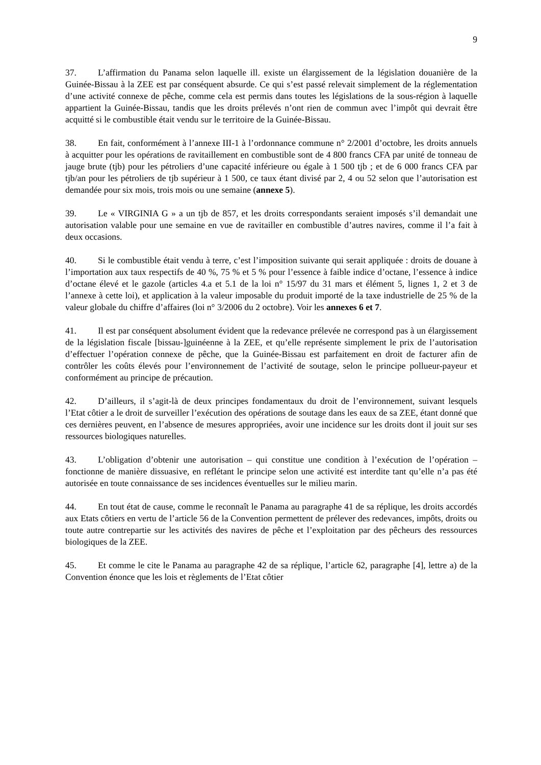9
37. L’affirmation du Panama selon laquelle ill. existe un élargissement de la législation douanière de la Guinée-Bissau à la ZEE est par conséquent absurde. Ce qui s’est passé relevait simplement de la réglementation d’une activité connexe de pêche, comme cela est permis dans toutes les législations de la sous-région à laquelle appartient la Guinée-Bissau, tandis que les droits prélevés n’ont rien de commun avec l’impôt qui devrait être acquitté si le combustible était vendu sur le territoire de la Guinée-Bissau.
38. En fait, conformément à l’annexe III-1 à l’ordonnance commune n° 2/2001 d’octobre, les droits annuels à acquitter pour les opérations de ravitaillement en combustible sont de 4 800 francs CFA par unité de tonneau de jauge brute (tjb) pour les pétroliers d’une capacité inférieure ou égale à 1 500 tjb ; et de 6 000 francs CFA par tjb/an pour les pétroliers de tjb supérieur à 1 500, ce taux étant divisé par 2, 4 ou 52 selon que l’autorisation est demandée pour six mois, trois mois ou une semaine (annexe 5).
39. Le « VIRGINIA G » a un tjb de 857, et les droits correspondants seraient imposés s’il demandait une autorisation valable pour une semaine en vue de ravitailler en combustible d’autres navires, comme il l’a fait à deux occasions.
40. Si le combustible était vendu à terre, c’est l’imposition suivante qui serait appliquée : droits de douane à l’importation aux taux respectifs de 40 %, 75 % et 5 % pour l’essence à faible indice d’octane, l’essence à indice d’octane élevé et le gazole (articles 4.a et 5.1 de la loi n° 15/97 du 31 mars et élément 5, lignes 1, 2 et 3 de l’annexe à cette loi), et application à la valeur imposable du produit importé de la taxe industrielle de 25 % de la valeur globale du chiffre d’affaires (loi n° 3/2006 du 2 octobre). Voir les annexes 6 et 7.
41. Il est par conséquent absolument évident que la redevance prélevée ne correspond pas à un élargissement de la législation fiscale [bissau-]guinéenne à la ZEE, et qu’elle représente simplement le prix de l’autorisation d’effectuer l’opération connexe de pêche, que la Guinée-Bissau est parfaitement en droit de facturer afin de contrôler les coûts élevés pour l’environnement de l’activité de soutage, selon le principe pollueur-payeur et conformément au principe de précaution.
42. D’ailleurs, il s’agit-là de deux principes fondamentaux du droit de l’environnement, suivant lesquels l’Etat côtier a le droit de surveiller l’exécution des opérations de soutage dans les eaux de sa ZEE, étant donné que ces dernières peuvent, en l’absence de mesures appropriées, avoir une incidence sur les droits dont il jouit sur ses ressources biologiques naturelles.
43. L’obligation d’obtenir une autorisation – qui constitue une condition à l’exécution de l’opération – fonctionne de manière dissuasive, en reflétant le principe selon une activité est interdite tant qu’elle n’a pas été autorisée en toute connaissance de ses incidences éventuelles sur le milieu marin.
44. En tout état de cause, comme le reconnaît le Panama au paragraphe 41 de sa réplique, les droits accordés aux Etats côtiers en vertu de l’article 56 de la Convention permettent de prélever des redevances, impôts, droits ou toute autre contrepartie sur les activités des navires de pêche et l’exploitation par des pêcheurs des ressources biologiques de la ZEE.
45. Et comme le cite le Panama au paragraphe 42 de sa réplique, l’article 62, paragraphe [4], lettre a) de la Convention énonce que les lois et règlements de l’Etat côtier